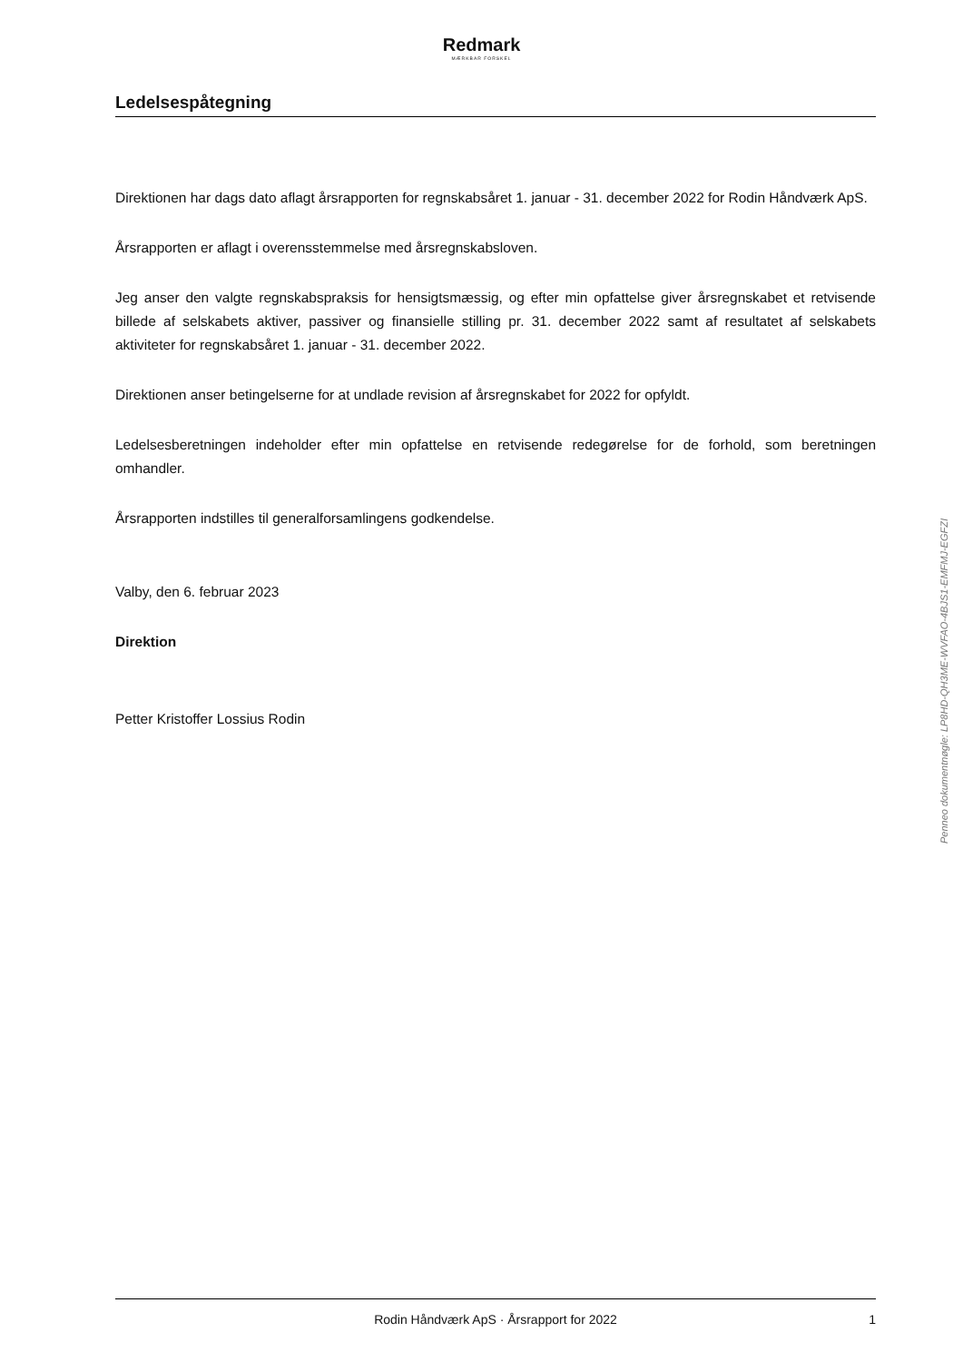Redmark
MÆRKBAR FORSKEL
Ledelsespåtegning
Direktionen har dags dato aflagt årsrapporten for regnskabsåret 1. januar - 31. december 2022 for Rodin Håndværk ApS.
Årsrapporten er aflagt i overensstemmelse med årsregnskabsloven.
Jeg anser den valgte regnskabspraksis for hensigtsmæssig, og efter min opfattelse giver årsregnskabet et retvisende billede af selskabets aktiver, passiver og finansielle stilling pr. 31. december 2022 samt af resultatet af selskabets aktiviteter for regnskabsåret 1. januar - 31. december 2022.
Direktionen anser betingelserne for at undlade revision af årsregnskabet for 2022 for opfyldt.
Ledelsesberetningen indeholder efter min opfattelse en retvisende redegørelse for de forhold, som beretningen omhandler.
Årsrapporten indstilles til generalforsamlingens godkendelse.
Valby, den 6. februar 2023
Direktion
Petter Kristoffer Lossius Rodin
Penneo dokumentnøgle: LP8HD-QH3ME-WVFAO-4BJS1-EMFMJ-EGFZI
Rodin Håndværk ApS · Årsrapport for 2022 1